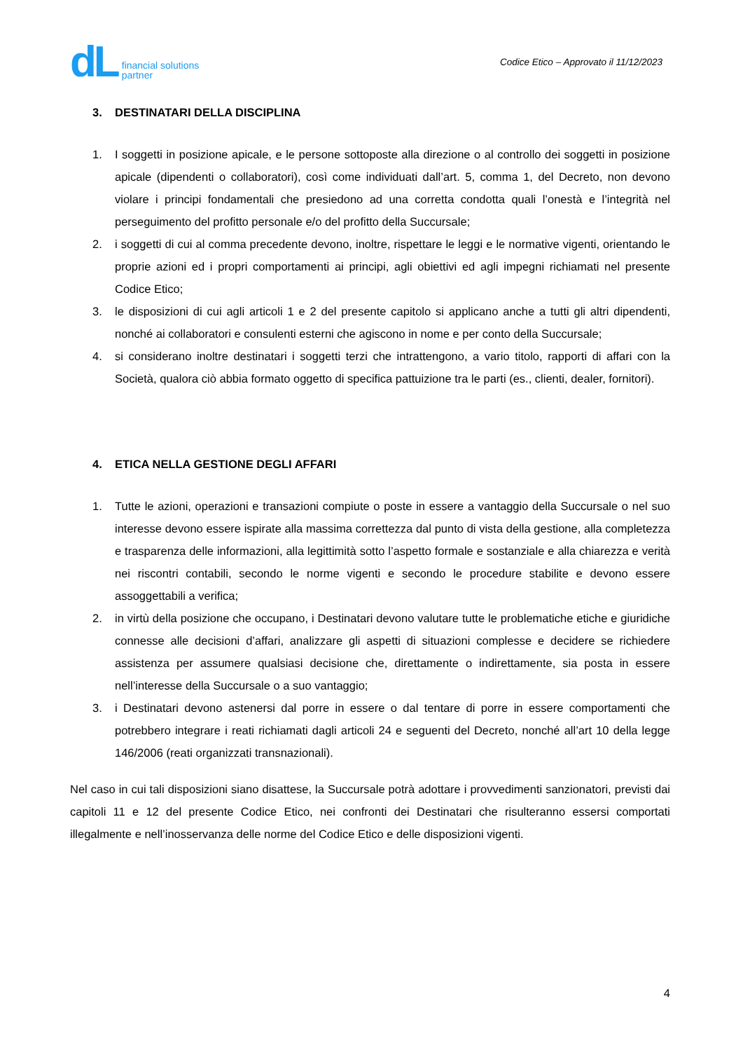dL
financial solutions
partner
Codice Etico – Approvato il 11/12/2023
3. DESTINATARI DELLA DISCIPLINA
1. I soggetti in posizione apicale, e le persone sottoposte alla direzione o al controllo dei soggetti in posizione apicale (dipendenti o collaboratori), così come individuati dall’art. 5, comma 1, del Decreto, non devono violare i principi fondamentali che presiedono ad una corretta condotta quali l’onestà e l’integrità nel perseguimento del profitto personale e/o del profitto della Succursale;
2. i soggetti di cui al comma precedente devono, inoltre, rispettare le leggi e le normative vigenti, orientando le proprie azioni ed i propri comportamenti ai principi, agli obiettivi ed agli impegni richiamati nel presente Codice Etico;
3. le disposizioni di cui agli articoli 1 e 2 del presente capitolo si applicano anche a tutti gli altri dipendenti, nonché ai collaboratori e consulenti esterni che agiscono in nome e per conto della Succursale;
4. si considerano inoltre destinatari i soggetti terzi che intrattengono, a vario titolo, rapporti di affari con la Società, qualora ciò abbia formato oggetto di specifica pattuizione tra le parti (es., clienti, dealer, fornitori).
4. ETICA NELLA GESTIONE DEGLI AFFARI
1. Tutte le azioni, operazioni e transazioni compiute o poste in essere a vantaggio della Succursale o nel suo interesse devono essere ispirate alla massima correttezza dal punto di vista della gestione, alla completezza e trasparenza delle informazioni, alla legittimità sotto l’aspetto formale e sostanziale e alla chiarezza e verità nei riscontri contabili, secondo le norme vigenti e secondo le procedure stabilite e devono essere assoggettabili a verifica;
2. in virtù della posizione che occupano, i Destinatari devono valutare tutte le problematiche etiche e giuridiche connesse alle decisioni d’affari, analizzare gli aspetti di situazioni complesse e decidere se richiedere assistenza per assumere qualsiasi decisione che, direttamente o indirettamente, sia posta in essere nell’interesse della Succursale o a suo vantaggio;
3. i Destinatari devono astenersi dal porre in essere o dal tentare di porre in essere comportamenti che potrebbero integrare i reati richiamati dagli articoli 24 e seguenti del Decreto, nonché all’art 10 della legge 146/2006 (reati organizzati transnazionali).
Nel caso in cui tali disposizioni siano disattese, la Succursale potrà adottare i provvedimenti sanzionatori, previsti dai capitoli 11 e 12 del presente Codice Etico, nei confronti dei Destinatari che risulteranno essersi comportati illegalmente e nell’inosservanza delle norme del Codice Etico e delle disposizioni vigenti.
4